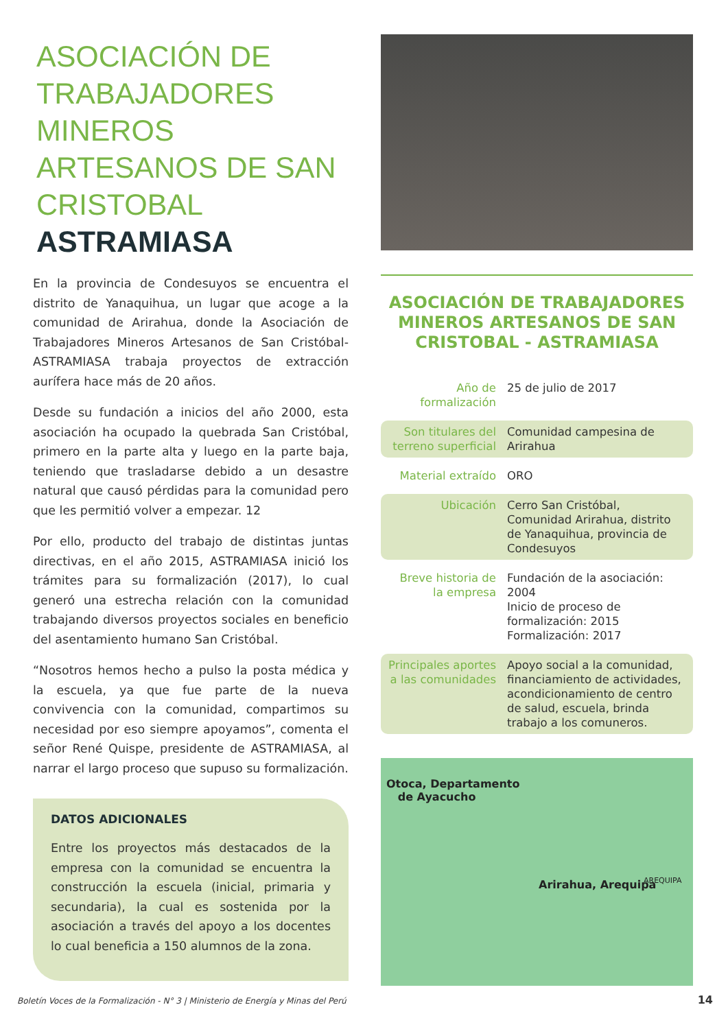ASOCIACIÓN DE TRABAJADORES MINEROS ARTESANOS DE SAN CRISTOBAL ASTRAMIASA
En la provincia de Condesuyos se encuentra el distrito de Yanaquihua, un lugar que acoge a la comunidad de Arirahua, donde la Asociación de Trabajadores Mineros Artesanos de San Cristóbal-ASTRAMIASA trabaja proyectos de extracción aurífera hace más de 20 años.
Desde su fundación a inicios del año 2000, esta asociación ha ocupado la quebrada San Cristóbal, primero en la parte alta y luego en la parte baja, teniendo que trasladarse debido a un desastre natural que causó pérdidas para la comunidad pero que les permitió volver a empezar. 12
Por ello, producto del trabajo de distintas juntas directivas, en el año 2015, ASTRAMIASA inició los trámites para su formalización (2017), lo cual generó una estrecha relación con la comunidad trabajando diversos proyectos sociales en beneficio del asentamiento humano San Cristóbal.
“Nosotros hemos hecho a pulso la posta médica y la escuela, ya que fue parte de la nueva convivencia con la comunidad, compartimos su necesidad por eso siempre apoyamos”, comenta el señor René Quispe, presidente de ASTRAMIASA, al narrar el largo proceso que supuso su formalización.
DATOS ADICIONALES
Entre los proyectos más destacados de la empresa con la comunidad se encuentra la construcción la escuela (inicial, primaria y secundaria), la cual es sostenida por la asociación a través del apoyo a los docentes lo cual beneficia a 150 alumnos de la zona.
ASOCIACIÓN DE TRABAJADORES MINEROS ARTESANOS DE SAN CRISTOBAL - ASTRAMIASA
| Año de formalización | 25 de julio de 2017 |
| Son titulares del terreno superficial | Comunidad campesina de Arirahua |
| Material extraído | ORO |
| Ubicación | Cerro San Cristóbal, Comunidad Arirahua, distrito de Yanaquihua, provincia de Condesuyos |
| Breve historia de la empresa | Fundación de la asociación: 2004 Inicio de proceso de formalización: 2015 Formalización: 2017 |
| Principales aportes a las comunidades | Apoyo social a la comunidad, financiamiento de actividades, acondicionamiento de centro de salud, escuela, brinda trabajo a los comuneros. |
Otoca, Departamento
de Ayacucho
Arirahua, Arequipa AREQUIPA
Boletín Voces de la Formalización - N° 3 | Ministerio de Energía y Minas del Perú
14